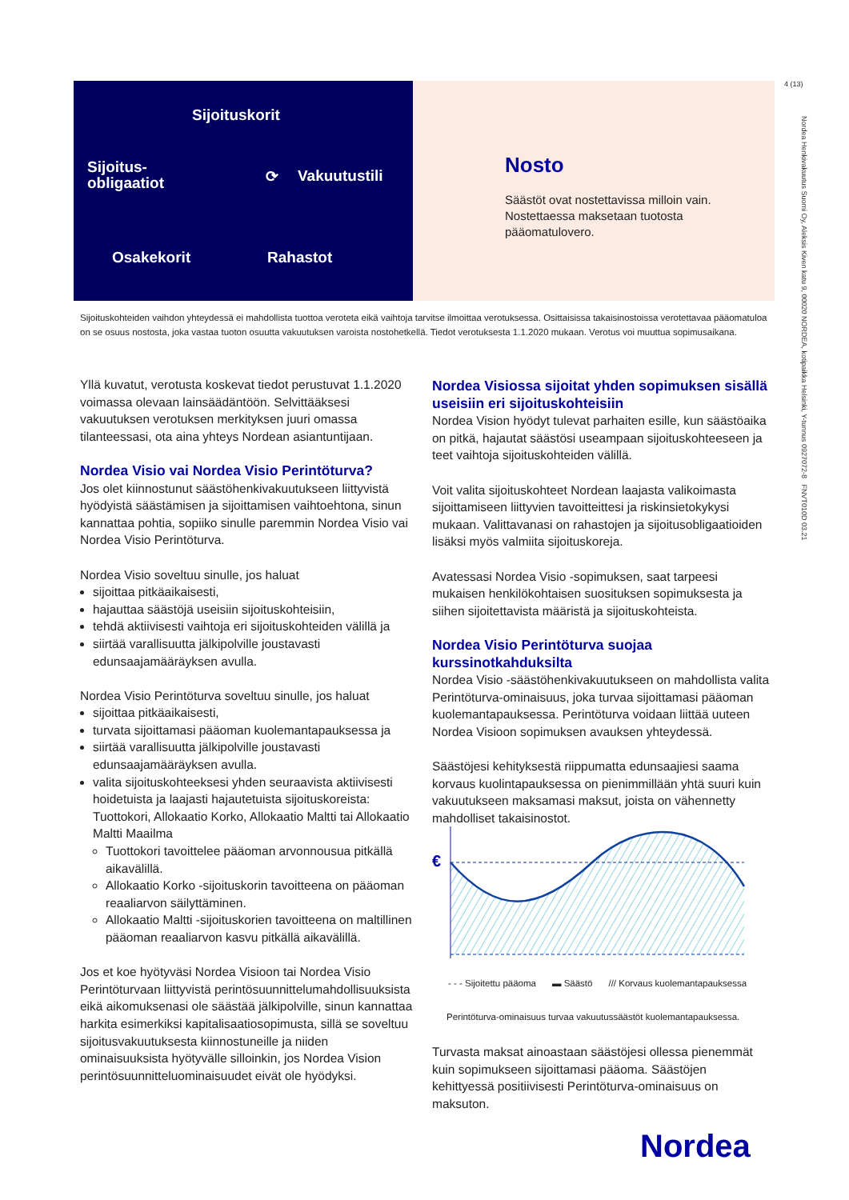4 (13)
Nordea Henkivakuutus Suomi Oy, Aleksis Kiven katu 9, 00020 NORDEA, kotipaikka Helsinki, Y-tunnus 0927072-8 FNVT010D 03.21
Sijoituskorit
Sijoitus-
obligaatiot
⟳ Vakuutustili
Osakekorit Rahastot
Nosto
Säästöt ovat nostettavissa milloin vain.
Nostettaessa maksetaan tuotosta
pääomatulovero.
Sijoituskohteiden vaihdon yhteydessä ei mahdollista tuottoa veroteta eikä vaihtoja tarvitse ilmoittaa verotuksessa. Osittaisissa takaisinostoissa verotettavaa pääomatuloa on se osuus nostosta, joka vastaa tuoton osuutta vakuutuksen varoista nostohetkellä. Tiedot verotuksesta 1.1.2020 mukaan. Verotus voi muuttua sopimusaikana.
Yllä kuvatut, verotusta koskevat tiedot perustuvat 1.1.2020 voimassa olevaan lainsäädäntöön. Selvittääksesi vakuutuksen verotuksen merkityksen juuri omassa tilanteessasi, ota aina yhteys Nordean asiantuntijaan.
Nordea Visio vai Nordea Visio Perintöturva?
Jos olet kiinnostunut säästöhenkivakuutukseen liittyvistä hyödyistä säästämisen ja sijoittamisen vaihtoehtona, sinun kannattaa pohtia, sopiiko sinulle paremmin Nordea Visio vai Nordea Visio Perintöturva.
Nordea Visio soveltuu sinulle, jos haluat
sijoittaa pitkäaikaisesti,
hajauttaa säästöjä useisiin sijoituskohteisiin,
tehdä aktiivisesti vaihtoja eri sijoituskohteiden välillä ja
siirtää varallisuutta jälkipolville joustavasti edunsaajamääräyksen avulla.
Nordea Visio Perintöturva soveltuu sinulle, jos haluat
sijoittaa pitkäaikaisesti,
turvata sijoittamasi pääoman kuolemantapauksessa ja
siirtää varallisuutta jälkipolville joustavasti edunsaajamääräyksen avulla.
valita sijoituskohteeksesi yhden seuraavista aktiivisesti hoidetuista ja laajasti hajautetuista sijoituskoreista: Tuottokori, Allokaatio Korko, Allokaatio Maltti tai Allokaatio Maltti Maailma
Tuottokori tavoittelee pääoman arvonnousua pitkällä aikavälillä.
Allokaatio Korko -sijoituskorin tavoitteena on pääoman reaaliarvon säilyttäminen.
Allokaatio Maltti -sijoituskorien tavoitteena on maltillinen pääoman reaaliarvon kasvu pitkällä aikavälillä.
Jos et koe hyötyväsi Nordea Visioon tai Nordea Visio Perintöturvaan liittyvistä perintösuunnittelumahdollisuuksista eikä aikomuksenasi ole säästää jälkipolville, sinun kannattaa harkita esimerkiksi kapitalisaatiosopimusta, sillä se soveltuu sijoitusvakuutuksesta kiinnostuneille ja niiden ominaisuuksista hyötyvälle silloinkin, jos Nordea Vision perintösuunnitteluominaisuudet eivät ole hyödyksi.
Nordea Visiossa sijoitat yhden sopimuksen sisällä useisiin eri sijoituskohteisiin
Nordea Vision hyödyt tulevat parhaiten esille, kun säästöaika on pitkä, hajautat säästösi useampaan sijoituskohteeseen ja teet vaihtoja sijoituskohteiden välillä.
Voit valita sijoituskohteet Nordean laajasta valikoimasta sijoittamiseen liittyvien tavoitteittesi ja riskinsietokykysi mukaan. Valittavanasi on rahastojen ja sijoitusobligaatioiden lisäksi myös valmiita sijoituskoreja.
Avatessasi Nordea Visio -sopimuksen, saat tarpeesi mukaisen henkilökohtaisen suosituksen sopimuksesta ja siihen sijoitettavista määristä ja sijoituskohteista.
Nordea Visio Perintöturva suojaa kurssinotkahduksilta
Nordea Visio -säästöhenkivakuutukseen on mahdollista valita Perintöturva-ominaisuus, joka turvaa sijoittamasi pääoman kuolemantapauksessa. Perintöturva voidaan liittää uuteen Nordea Visioon sopimuksen avauksen yhteydessä.
Säästöjesi kehityksestä riippumatta edunsaajiesi saama korvaus kuolintapauksessa on pienimmillään yhtä suuri kuin vakuutukseen maksamasi maksut, joista on vähennetty mahdolliset takaisinostot.
€
- - - Sijoitettu pääoma ▬ Säästö /// Korvaus kuolemantapauksessa
Perintöturva-ominaisuus turvaa vakuutussäästöt kuolemantapauksessa.
Turvasta maksat ainoastaan säästöjesi ollessa pienemmät kuin sopimukseen sijoittamasi pääoma. Säästöjen kehittyessä positiivisesti Perintöturva-ominaisuus on maksuton.
Nordea